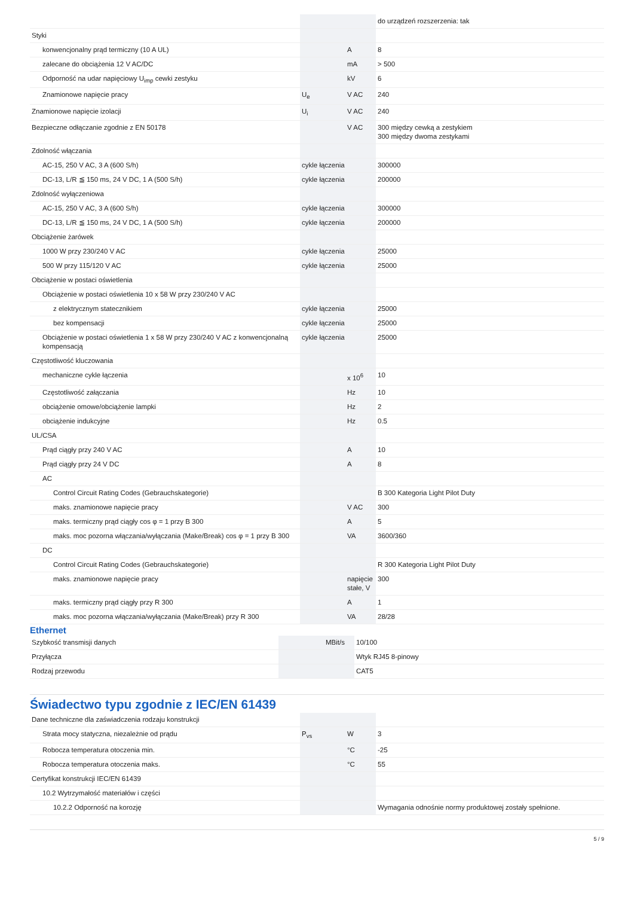| | | | do urządzeń rozszerzenia: tak |
| Styki | | | |
| konwencjonalny prąd termiczny (10 A UL) | | A | 8 |
| zalecane do obciążenia 12 V AC/DC | | mA | > 500 |
| Odporność na udar napięciowy U<sub>imp</sub> cewki zestyku | | kV | 6 |
| Znamionowe napięcie pracy | U<sub>e</sub> | V AC | 240 |
| Znamionowe napięcie izolacji | U<sub>i</sub> | V AC | 240 |
| Bezpieczne odłączanie zgodnie z EN 50178 | | V AC | 300 między cewką a zestykiem 300 między dwoma zestykami |
| Zdolność włączania | | | |
| AC-15, 250 V AC, 3 A (600 S/h) | cykle łączenia | | 300000 |
| DC-13, L/R ≦ 150 ms, 24 V DC, 1 A (500 S/h) | cykle łączenia | | 200000 |
| Zdolność wyłączeniowa | | | |
| AC-15, 250 V AC, 3 A (600 S/h) | cykle łączenia | | 300000 |
| DC-13, L/R ≦ 150 ms, 24 V DC, 1 A (500 S/h) | cykle łączenia | | 200000 |
| Obciążenie żarówek | | | |
| 1000 W przy 230/240 V AC | cykle łączenia | | 25000 |
| 500 W przy 115/120 V AC | cykle łączenia | | 25000 |
| Obciążenie w postaci oświetlenia | | | |
| Obciążenie w postaci oświetlenia 10 x 58 W przy 230/240 V AC | | | |
| z elektrycznym statecznikiem | cykle łączenia | | 25000 |
| bez kompensacji | cykle łączenia | | 25000 |
| Obciążenie w postaci oświetlenia 1 x 58 W przy 230/240 V AC z konwencjonalną kompensacją | cykle łączenia | | 25000 |
| Częstotliwość kluczowania | | | |
| mechaniczne cykle łączenia | | x 10<sup>6</sup> | 10 |
| Częstotliwość załączania | | Hz | 10 |
| obciążenie omowe/obciążenie lampki | | Hz | 2 |
| obciążenie indukcyjne | | Hz | 0.5 |
| UL/CSA | | | |
| Prąd ciągły przy 240 V AC | | A | 10 |
| Prąd ciągły przy 24 V DC | | A | 8 |
| AC | | | |
| Control Circuit Rating Codes (Gebrauchskategorie) | | | B 300 Kategoria Light Pilot Duty |
| maks. znamionowe napięcie pracy | | V AC | 300 |
| maks. termiczny prąd ciągły cos φ = 1 przy B 300 | | A | 5 |
| maks. moc pozorna włączania/wyłączania (Make/Break) cos φ = 1 przy B 300 | | VA | 3600/360 |
| DC | | | |
| Control Circuit Rating Codes (Gebrauchskategorie) | | | R 300 Kategoria Light Pilot Duty |
| maks. znamionowe napięcie pracy | | napięcie stałe, V | 300 |
| maks. termiczny prąd ciągły przy R 300 | | A | 1 |
| maks. moc pozorna włączania/wyłączania (Make/Break) przy R 300 | | VA | 28/28 |
Ethernet
| Szybkość transmisji danych | | MBit/s | 10/100 |
| Przyłącza | | | Wtyk RJ45 8-pinowy |
| Rodzaj przewodu | | | CAT5 |
Świadectwo typu zgodnie z IEC/EN 61439
| Dane techniczne dla zaświadczenia rodzaju konstrukcji | | | |
| Strata mocy statyczna, niezależnie od prądu | P<sub>vs</sub> | W | 3 |
| Robocza temperatura otoczenia min. | | °C | -25 |
| Robocza temperatura otoczenia maks. | | °C | 55 |
| Certyfikat konstrukcji IEC/EN 61439 | | | |
| 10.2 Wytrzymałość materiałów i części | | | |
| 10.2.2 Odporność na korozję | | | Wymagania odnośnie normy produktowej zostały spełnione. |
5 / 9